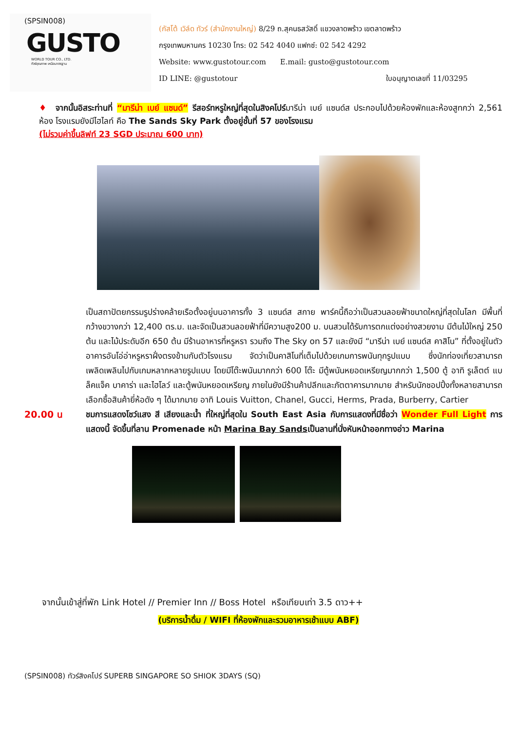(SPSIN008)
GUSTO
WORLD TOUR CO., LTD.
ทัวร์คุณภาพ เหนือมาตรฐาน
(กัสโต้ เวิล์ด ทัวร์ (สำนักงานใหญ่) 8/29 ถ.สุคนธสวัสดิ์ แขวงลาดพร้าว เขตลาดพร้าว
กรุงเทพมหานคร 10230 โทร: 02 542 4040 แฟกซ์: 02 542 4292
Website: www.gustotour.com E.mail: gusto@gustotour.com
ID LINE: @gustotour ใบอนุญาตเลขที่ 11/03295
♦ จากนั้นอิสระท่านที่ “มารีน่า เบย์ แซนด์” รีสอร์ทหรูใหญ่ที่สุดในสิงคโปร์มารีน่า เบย์ แซนด์ส ประกอบไปด้วยห้องพักและห้องสูทกว่า 2,561 ห้อง โรงแรมยังมีไฮไลท์ คือ The Sands Sky Park ตั้งอยู่ชั้นที่ 57 ของโรงแรม
(ไม่รวมค่าขึ้นลิฟท์ 23 SGD ประมาณ 600 บาท)
เป็นสถาปัตยกรรมรูปร่างคล้ายเรือตั้งอยู่บนอาคารทั้ง 3 แซนด์ส สกาย พาร์คนี้ถือว่าเป็นสวนลอยฟ้าขนาดใหญ่ที่สุดในโลก มีพื้นที่กว้างขวางกว่า 12,400 ตร.ม. และจัดเป็นสวนลอยฟ้าที่มีความสูง200 ม. บนสวนได้รับการตกแต่งอย่างสวยงาม มีต้นไม้ใหญ่ 250 ต้น และไม้ประดับอีก 650 ต้น มีร้านอาหารที่หรูหรา รวมถึง The Sky on 57 และยังมี “มารีน่า เบย์ แซนด์ส คาสิโน” ที่ตั้งอยู่ในตัวอาคารอันโอ่อ่าหรูหราฝั่งตรงข้ามกับตัวโรงแรม จัดว่าเป็นคาสิโนที่เต็มไปด้วยเกมการพนันทุกรูปแบบ ซึ่งนักท่องเที่ยวสามารถเพลิดเพลินไปกับเกมหลากหลายรูปแบบ โดยมีโต๊ะพนันมากกว่า 600 โต๊ะ มีตู้พนันหยอดเหรียญมากกว่า 1,500 ตู้ อาทิ รูเล็ตต์ แบล็คแจ็ค บาคาร่า และไฮโลว์ และตู้พนันหยอดเหรียญ ภายในยังมีร้านค้าปลีกและภัตตาคารมากมาย สำหรับนักชอปปิ้งทั้งหลายสามารถเลือกซื้อสินค้ายี่ห้อดัง ๆ ได้มากมาย อาทิ Louis Vuitton, Chanel, Gucci, Herms, Prada, Burberry, Cartier
20.00 น ชมการแสดงโชว์แสง สี เสียงและน้ำ ที่ใหญ่ที่สุดใน South East Asia กับการแสดงที่มีชื่อว่า Wonder Full Light การแสดงนี้ จัดขึ้นที่ลาน Promenade หน้า Marina Bay Sandsเป็นลานที่นั่งหันหน้าออกทางอ่าว Marina
จากนั้นเข้าสู่ที่พัก Link Hotel // Premier Inn // Boss Hotel หรือเทียบเท่า 3.5 ดาว++
(บริการน้ำดื่ม / WIFI ที่ห้องพักและรวมอาหารเช้าแบบ ABF)
(SPSIN008) ทัวร์สิงคโปร์ SUPERB SINGAPORE SO SHIOK 3DAYS (SQ)